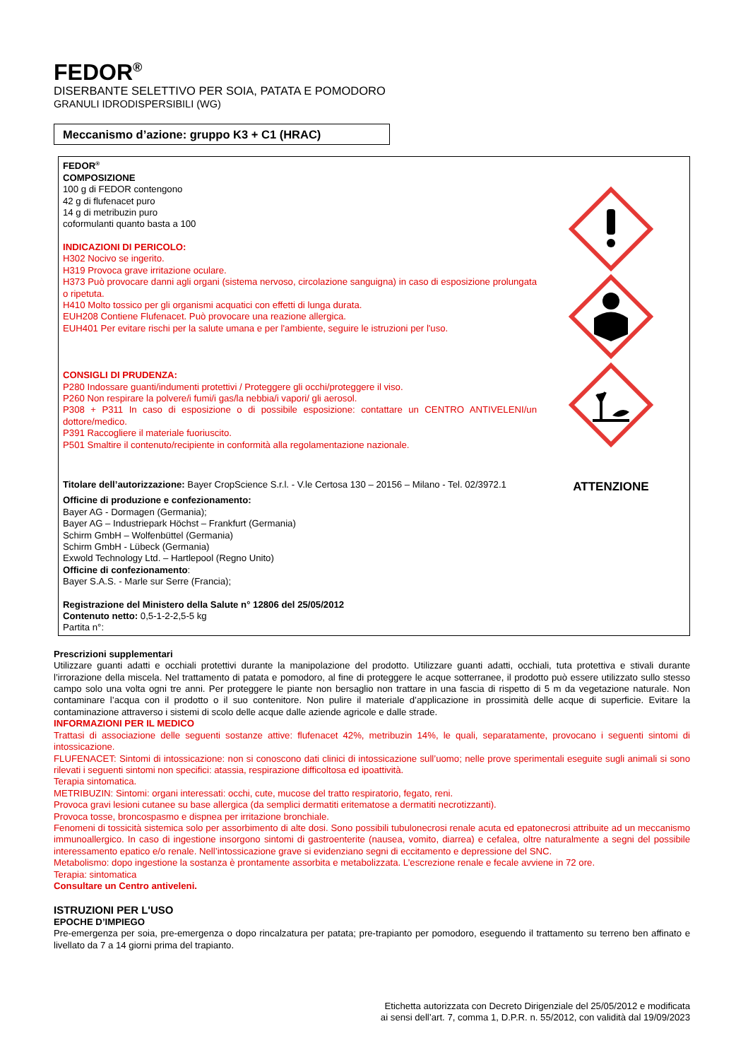FEDOR<sup>®</sup>
DISERBANTE SELETTIVO PER SOIA, PATATA E POMODORO
GRANULI IDRODISPERSIBILI (WG)
Meccanismo d’azione: gruppo K3 + C1 (HRAC)
FEDOR<sup>®</sup>
COMPOSIZIONE
100 g di FEDOR contengono
42 g di flufenacet puro
14 g di metribuzin puro
coformulanti quanto basta a 100
INDICAZIONI DI PERICOLO:
H302 Nocivo se ingerito.
H319 Provoca grave irritazione oculare.
H373 Può provocare danni agli organi (sistema nervoso, circolazione sanguigna) in caso di esposizione prolungata o ripetuta.
H410 Molto tossico per gli organismi acquatici con effetti di lunga durata.
EUH208 Contiene Flufenacet. Può provocare una reazione allergica.
EUH401 Per evitare rischi per la salute umana e per l'ambiente, seguire le istruzioni per l'uso.
CONSIGLI DI PRUDENZA:
P280 Indossare guanti/indumenti protettivi / Proteggere gli occhi/proteggere il viso.
P260 Non respirare la polvere/i fumi/i gas/la nebbia/i vapori/ gli aerosol.
P308 + P311 In caso di esposizione o di possibile esposizione: contattare un CENTRO ANTIVELENI/un dottore/medico.
P391 Raccogliere il materiale fuoriuscito.
P501 Smaltire il contenuto/recipiente in conformità alla regolamentazione nazionale.
Titolare dell’autorizzazione: Bayer CropScience S.r.l. - V.le Certosa 130 – 20156 – Milano - Tel. 02/3972.1
Officine di produzione e confezionamento:
Bayer AG - Dormagen (Germania);
Bayer AG – Industriepark Höchst – Frankfurt (Germania)
Schirm GmbH – Wolfenbüttel (Germania)
Schirm GmbH - Lübeck (Germania)
Exwold Technology Ltd. – Hartlepool (Regno Unito)
Officine di confezionamento:
Bayer S.A.S. - Marle sur Serre (Francia);
Registrazione del Ministero della Salute n° 12806 del 25/05/2012
Contenuto netto: 0,5-1-2-2,5-5 kg
Partita n°:
ATTENZIONE
Prescrizioni supplementari
Utilizzare guanti adatti e occhiali protettivi durante la manipolazione del prodotto. Utilizzare guanti adatti, occhiali, tuta protettiva e stivali durante l’irrorazione della miscela. Nel trattamento di patata e pomodoro, al fine di proteggere le acque sotterranee, il prodotto può essere utilizzato sullo stesso campo solo una volta ogni tre anni. Per proteggere le piante non bersaglio non trattare in una fascia di rispetto di 5 m da vegetazione naturale. Non contaminare l’acqua con il prodotto o il suo contenitore. Non pulire il materiale d’applicazione in prossimità delle acque di superficie. Evitare la contaminazione attraverso i sistemi di scolo delle acque dalle aziende agricole e dalle strade.
INFORMAZIONI PER IL MEDICO
Trattasi di associazione delle seguenti sostanze attive: flufenacet 42%, metribuzin 14%, le quali, separatamente, provocano i seguenti sintomi di intossicazione.
FLUFENACET: Sintomi di intossicazione: non si conoscono dati clinici di intossicazione sull’uomo; nelle prove sperimentali eseguite sugli animali si sono rilevati i seguenti sintomi non specifici: atassia, respirazione difficoltosa ed ipoattività.
Terapia sintomatica.
METRIBUZIN: Sintomi: organi interessati: occhi, cute, mucose del tratto respiratorio, fegato, reni.
Provoca gravi lesioni cutanee su base allergica (da semplici dermatiti eritematose a dermatiti necrotizzanti).
Provoca tosse, broncospasmo e dispnea per irritazione bronchiale.
Fenomeni di tossicità sistemica solo per assorbimento di alte dosi. Sono possibili tubulonecrosi renale acuta ed epatonecrosi attribuite ad un meccanismo immunoallergico. In caso di ingestione insorgono sintomi di gastroenterite (nausea, vomito, diarrea) e cefalea, oltre naturalmente a segni del possibile interessamento epatico e/o renale. Nell’intossicazione grave si evidenziano segni di eccitamento e depressione del SNC.
Metabolismo: dopo ingestione la sostanza è prontamente assorbita e metabolizzata. L’escrezione renale e fecale avviene in 72 ore.
Terapia: sintomatica
Consultare un Centro antiveleni.
ISTRUZIONI PER L'USO
EPOCHE D’IMPIEGO
Pre-emergenza per soia, pre-emergenza o dopo rincalzatura per patata; pre-trapianto per pomodoro, eseguendo il trattamento su terreno ben affinato e livellato da 7 a 14 giorni prima del trapianto.
Etichetta autorizzata con Decreto Dirigenziale del 25/05/2012 e modificata
ai sensi dell’art. 7, comma 1, D.P.R. n. 55/2012, con validità dal 19/09/2023